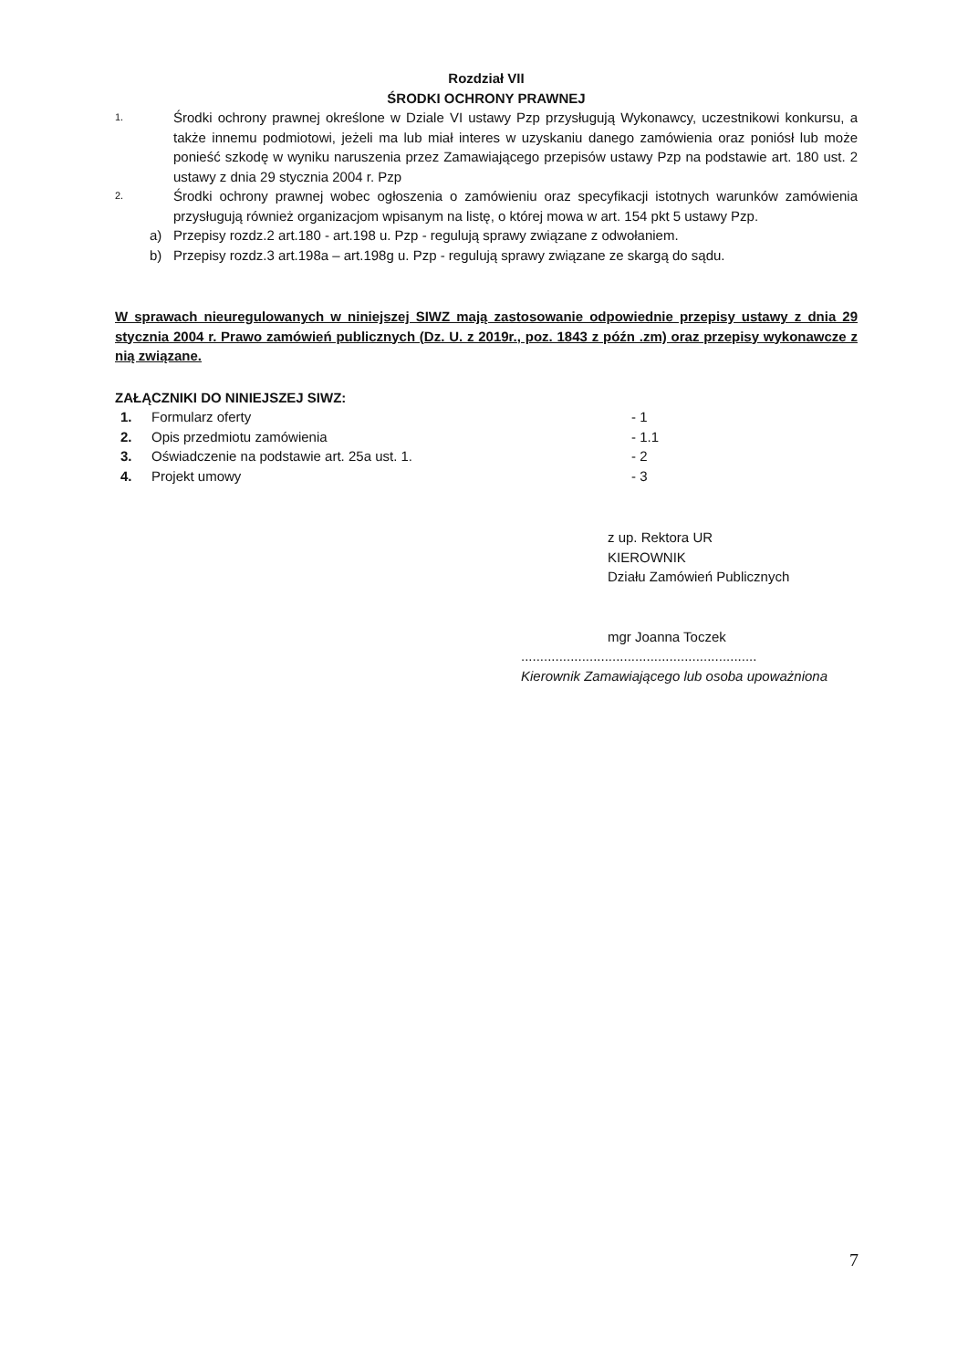Rozdział VII
ŚRODKI OCHRONY PRAWNEJ
1. Środki ochrony prawnej określone w Dziale VI ustawy Pzp przysługują Wykonawcy, uczestnikowi konkursu, a także innemu podmiotowi, jeżeli ma lub miał interes w uzyskaniu danego zamówienia oraz poniósł lub może ponieść szkodę w wyniku naruszenia przez Zamawiającego przepisów ustawy Pzp na podstawie art. 180 ust. 2 ustawy z dnia 29 stycznia 2004 r. Pzp
2. Środki ochrony prawnej wobec ogłoszenia o zamówieniu oraz specyfikacji istotnych warunków zamówienia przysługują również organizacjom wpisanym na listę, o której mowa w art. 154 pkt 5 ustawy Pzp.
a) Przepisy rozdz.2 art.180 - art.198 u. Pzp - regulują sprawy związane z odwołaniem.
b) Przepisy rozdz.3 art.198a – art.198g u. Pzp - regulują sprawy związane ze skargą do sądu.
W sprawach nieuregulowanych w niniejszej SIWZ mają zastosowanie odpowiednie przepisy ustawy z dnia 29 stycznia 2004 r. Prawo zamówień publicznych (Dz. U. z 2019r., poz. 1843 z późn .zm) oraz przepisy wykonawcze z nią związane.
ZAŁĄCZNIKI DO NINIEJSZEJ SIWZ:
1. Formularz oferty - 1
2. Opis przedmiotu zamówienia - 1.1
3. Oświadczenie na podstawie art. 25a ust. 1. - 2
4. Projekt umowy - 3
z up. Rektora UR
KIEROWNIK
Działu Zamówień Publicznych
mgr Joanna Toczek
..............................................................
Kierownik Zamawiającego lub osoba upoważniona
7